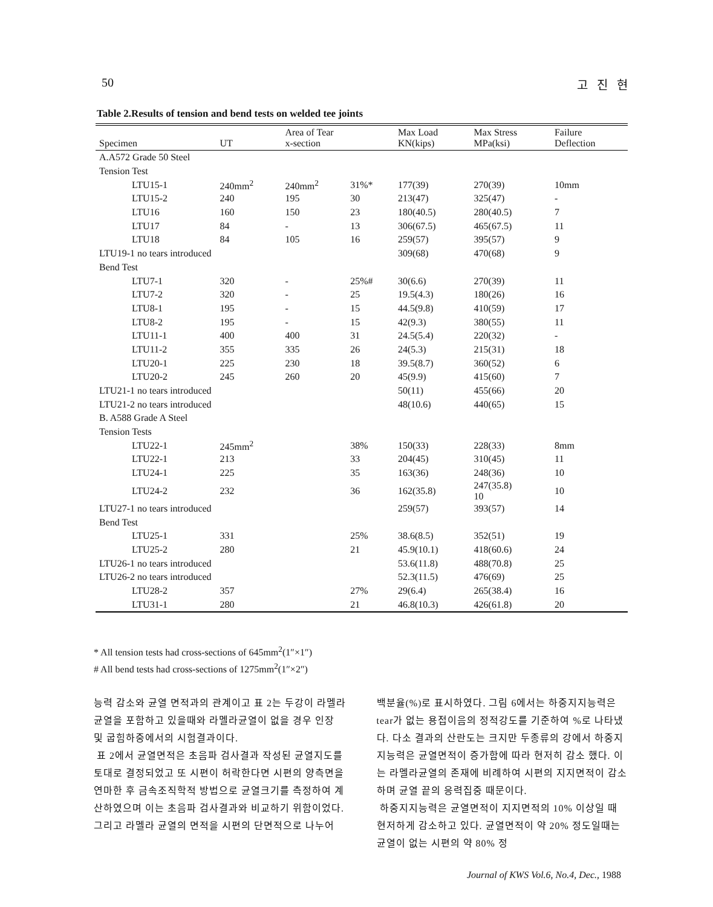50 고 진 현
Table 2.Results of tension and bend tests on welded tee joints
| Specimen | UT | Area of Tear x-section | | Max Load KN(kips) | Max Stress MPa(ksi) | Failure Deflection |
| --- | --- | --- | --- | --- | --- | --- |
| A.A572 Grade 50 Steel | | | | | | |
| Tension Test | | | | | | |
| LTU15-1 | 240mm<sup>2</sup> | 240mm<sup>2</sup> | 31%* | 177(39) | 270(39) | 10mm |
| LTU15-2 | 240 | 195 | 30 | 213(47) | 325(47) | - |
| LTU16 | 160 | 150 | 23 | 180(40.5) | 280(40.5) | 7 |
| LTU17 | 84 | - | 13 | 306(67.5) | 465(67.5) | 11 |
| LTU18 | 84 | 105 | 16 | 259(57) | 395(57) | 9 |
| LTU19-1 no tears introduced | | | | 309(68) | 470(68) | 9 |
| Bend Test | | | | | | |
| LTU7-1 | 320 | - | 25%# | 30(6.6) | 270(39) | 11 |
| LTU7-2 | 320 | - | 25 | 19.5(4.3) | 180(26) | 16 |
| LTU8-1 | 195 | - | 15 | 44.5(9.8) | 410(59) | 17 |
| LTU8-2 | 195 | - | 15 | 42(9.3) | 380(55) | 11 |
| LTU11-1 | 400 | 400 | 31 | 24.5(5.4) | 220(32) | - |
| LTU11-2 | 355 | 335 | 26 | 24(5.3) | 215(31) | 18 |
| LTU20-1 | 225 | 230 | 18 | 39.5(8.7) | 360(52) | 6 |
| LTU20-2 | 245 | 260 | 20 | 45(9.9) | 415(60) | 7 |
| LTU21-1 no tears introduced | | | | 50(11) | 455(66) | 20 |
| LTU21-2 no tears introduced | | | | 48(10.6) | 440(65) | 15 |
| B. A588 Grade A Steel | | | | | | |
| Tension Tests | | | | | | |
| LTU22-1 | 245mm<sup>2</sup> | | 38% | 150(33) | 228(33) | 8mm |
| LTU22-1 | 213 | | 33 | 204(45) | 310(45) | 11 |
| LTU24-1 | 225 | | 35 | 163(36) | 248(36) | 10 |
| LTU24-2 | 232 | | 36 | 162(35.8) | 247(35.8) 10 | 10 |
| LTU27-1 no tears introduced | | | | 259(57) | 393(57) | 14 |
| Bend Test | | | | | | |
| LTU25-1 | 331 | | 25% | 38.6(8.5) | 352(51) | 19 |
| LTU25-2 | 280 | | 21 | 45.9(10.1) | 418(60.6) | 24 |
| LTU26-1 no tears introduced | | | | 53.6(11.8) | 488(70.8) | 25 |
| LTU26-2 no tears introduced | | | | 52.3(11.5) | 476(69) | 25 |
| LTU28-2 | 357 | | 27% | 29(6.4) | 265(38.4) | 16 |
| LTU31-1 | 280 | | 21 | 46.8(10.3) | 426(61.8) | 20 |
* All tension tests had cross-sections of 645mm<sup>2</sup>(1″×1″)
# All bend tests had cross-sections of 1275mm<sup>2</sup>(1″×2″)
능력 감소와 균열 면적과의 관계이고 표 2는 두강이 라멜라 균열을 포함하고 있을때와 라멜라균열이 없을 경우 인장 및 굽힘하중에서의 시험결과이다.
표 2에서 균열면적은 초음파 검사결과 작성된 균열지도를 토대로 결정되었고 또 시편이 허락한다면 시편의 양측면을 연마한 후 금속조직학적 방법으로 균열크기를 측정하여 계산하였으며 이는 초음파 검사결과와 비교하기 위함이었다. 그리고 라멜라 균열의 면적을 시편의 단면적으로 나누어
백분율(%)로 표시하였다. 그림 6에서는 하중지지능력은 tear가 없는 용접이음의 정적강도를 기준하여 %로 나타냈다. 다소 결과의 산란도는 크지만 두종류의 강에서 하중지지능력은 균열면적이 증가함에 따라 현저히 감소 했다. 이는 라멜라균열의 존재에 비례하여 시편의 지지면적이 감소하며 균열 끝의 응력집중 때문이다.
하중지지능력은 균열면적이 지지면적의 10% 이상일 때 현저하게 감소하고 있다. 균열면적이 약 20% 정도일때는 균열이 없는 시편의 약 80% 정
Journal of KWS Vol.6, No.4, Dec., 1988